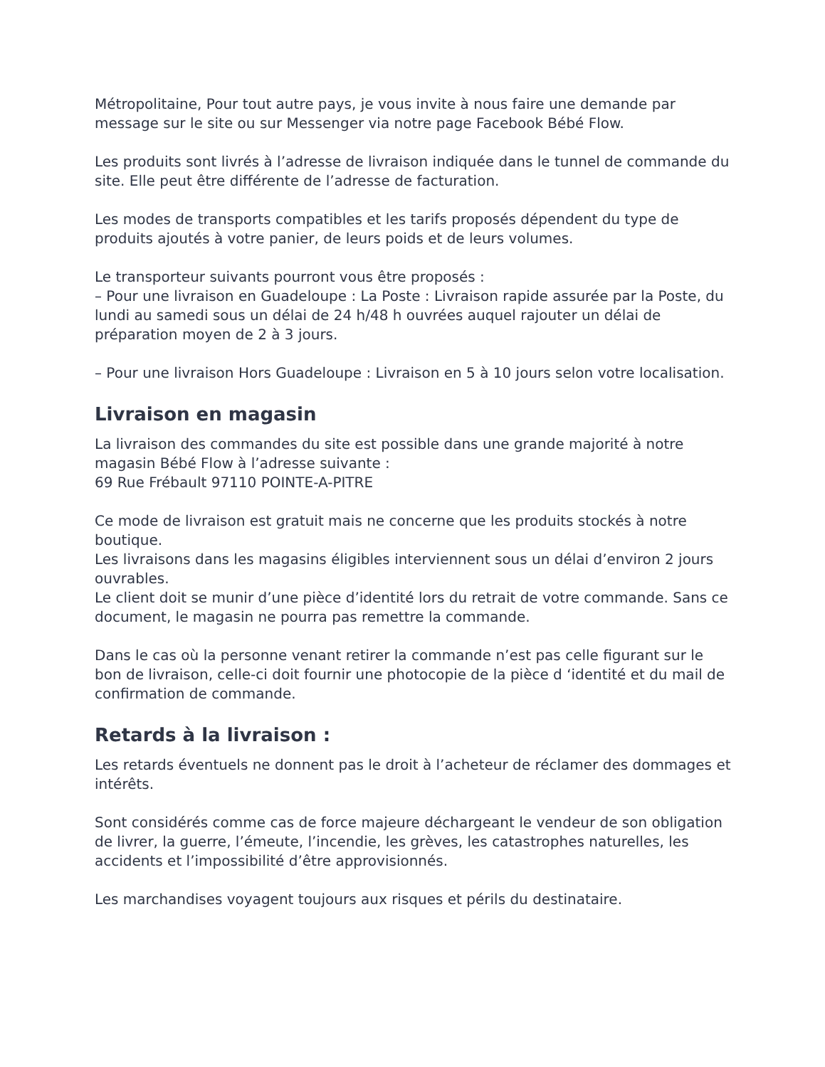Métropolitaine, Pour tout autre pays, je vous invite à nous faire une demande par message sur le site ou sur Messenger via notre page Facebook Bébé Flow.
Les produits sont livrés à l’adresse de livraison indiquée dans le tunnel de commande du site. Elle peut être différente de l’adresse de facturation.
Les modes de transports compatibles et les tarifs proposés dépendent du type de produits ajoutés à votre panier, de leurs poids et de leurs volumes.
Le transporteur suivants pourront vous être proposés :
– Pour une livraison en Guadeloupe : La Poste : Livraison rapide assurée par la Poste, du lundi au samedi sous un délai de 24 h/48 h ouvrées auquel rajouter un délai de préparation moyen de 2 à 3 jours.
– Pour une livraison Hors Guadeloupe : Livraison en 5 à 10 jours selon votre localisation.
Livraison en magasin
La livraison des commandes du site est possible dans une grande majorité à notre magasin Bébé Flow à l’adresse suivante :
69 Rue Frébault 97110 POINTE-A-PITRE
Ce mode de livraison est gratuit mais ne concerne que les produits stockés à notre boutique.
Les livraisons dans les magasins éligibles interviennent sous un délai d’environ 2 jours ouvrables.
Le client doit se munir d’une pièce d’identité lors du retrait de votre commande. Sans ce document, le magasin ne pourra pas remettre la commande.
Dans le cas où la personne venant retirer la commande n’est pas celle figurant sur le bon de livraison, celle-ci doit fournir une photocopie de la pièce d ‘identité et du mail de confirmation de commande.
Retards à la livraison :
Les retards éventuels ne donnent pas le droit à l’acheteur de réclamer des dommages et intérêts.
Sont considérés comme cas de force majeure déchargeant le vendeur de son obligation de livrer, la guerre, l’émeute, l’incendie, les grèves, les catastrophes naturelles, les accidents et l’impossibilité d’être approvisionnés.
Les marchandises voyagent toujours aux risques et périls du destinataire.